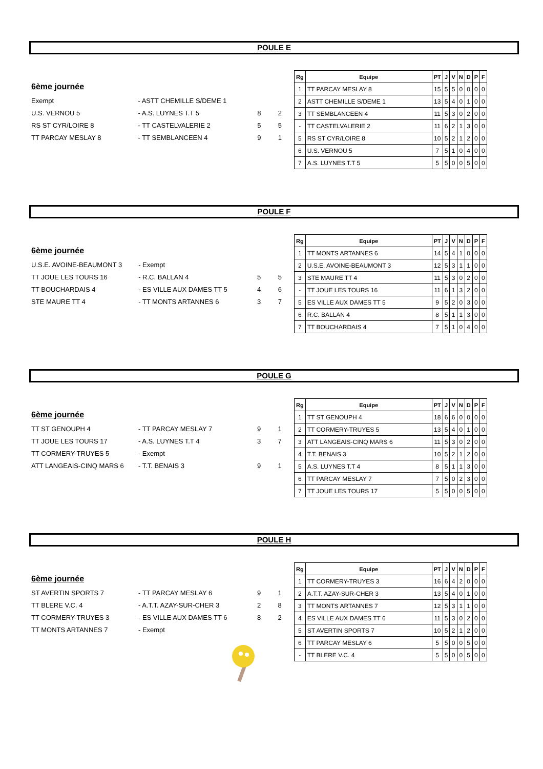POULE E
6ème journée
| Exempt | - ASTT CHEMILLE S/DEME 1 | | |
| U.S. VERNOU 5 | - A.S. LUYNES T.T 5 | 8 | 2 |
| RS ST CYR/LOIRE 8 | - TT CASTELVALERIE 2 | 5 | 5 |
| TT PARCAY MESLAY 8 | - TT SEMBLANCEEN 4 | 9 | 1 |
| Rg | Equipe | PT | J | V | N | D | P | F |
| --- | --- | --- | --- | --- | --- | --- | --- | --- |
| 1 | TT PARCAY MESLAY 8 | 15 | 5 | 5 | 0 | 0 | 0 | 0 |
| 2 | ASTT CHEMILLE S/DEME 1 | 13 | 5 | 4 | 0 | 1 | 0 | 0 |
| 3 | TT SEMBLANCEEN 4 | 11 | 5 | 3 | 0 | 2 | 0 | 0 |
| - | TT CASTELVALERIE 2 | 11 | 6 | 2 | 1 | 3 | 0 | 0 |
| 5 | RS ST CYR/LOIRE 8 | 10 | 5 | 2 | 1 | 2 | 0 | 0 |
| 6 | U.S. VERNOU 5 | 7 | 5 | 1 | 0 | 4 | 0 | 0 |
| 7 | A.S. LUYNES T.T 5 | 5 | 5 | 0 | 0 | 5 | 0 | 0 |
POULE F
6ème journée
| U.S.E. AVOINE-BEAUMONT 3 | - Exempt | | |
| TT JOUE LES TOURS 16 | - R.C. BALLAN 4 | 5 | 5 |
| TT BOUCHARDAIS 4 | - ES VILLE AUX DAMES TT 5 | 4 | 6 |
| STE MAURE TT 4 | - TT MONTS ARTANNES 6 | 3 | 7 |
| Rg | Equipe | PT | J | V | N | D | P | F |
| --- | --- | --- | --- | --- | --- | --- | --- | --- |
| 1 | TT MONTS ARTANNES 6 | 14 | 5 | 4 | 1 | 0 | 0 | 0 |
| 2 | U.S.E. AVOINE-BEAUMONT 3 | 12 | 5 | 3 | 1 | 1 | 0 | 0 |
| 3 | STE MAURE TT 4 | 11 | 5 | 3 | 0 | 2 | 0 | 0 |
| - | TT JOUE LES TOURS 16 | 11 | 6 | 1 | 3 | 2 | 0 | 0 |
| 5 | ES VILLE AUX DAMES TT 5 | 9 | 5 | 2 | 0 | 3 | 0 | 0 |
| 6 | R.C. BALLAN 4 | 8 | 5 | 1 | 1 | 3 | 0 | 0 |
| 7 | TT BOUCHARDAIS 4 | 7 | 5 | 1 | 0 | 4 | 0 | 0 |
POULE G
6ème journée
| TT ST GENOUPH 4 | - TT PARCAY MESLAY 7 | 9 | 1 |
| TT JOUE LES TOURS 17 | - A.S. LUYNES T.T 4 | 3 | 7 |
| TT CORMERY-TRUYES 5 | - Exempt | | |
| ATT LANGEAIS-CINQ MARS 6 | - T.T. BENAIS 3 | 9 | 1 |
| Rg | Equipe | PT | J | V | N | D | P | F |
| --- | --- | --- | --- | --- | --- | --- | --- | --- |
| 1 | TT ST GENOUPH 4 | 18 | 6 | 6 | 0 | 0 | 0 | 0 |
| 2 | TT CORMERY-TRUYES 5 | 13 | 5 | 4 | 0 | 1 | 0 | 0 |
| 3 | ATT LANGEAIS-CINQ MARS 6 | 11 | 5 | 3 | 0 | 2 | 0 | 0 |
| 4 | T.T. BENAIS 3 | 10 | 5 | 2 | 1 | 2 | 0 | 0 |
| 5 | A.S. LUYNES T.T 4 | 8 | 5 | 1 | 1 | 3 | 0 | 0 |
| 6 | TT PARCAY MESLAY 7 | 7 | 5 | 0 | 2 | 3 | 0 | 0 |
| 7 | TT JOUE LES TOURS 17 | 5 | 5 | 0 | 0 | 5 | 0 | 0 |
POULE H
6ème journée
| ST AVERTIN SPORTS 7 | - TT PARCAY MESLAY 6 | 9 | 1 |
| TT BLERE V.C. 4 | - A.T.T. AZAY-SUR-CHER 3 | 2 | 8 |
| TT CORMERY-TRUYES 3 | - ES VILLE AUX DAMES TT 6 | 8 | 2 |
| TT MONTS ARTANNES 7 | - Exempt | | |
| Rg | Equipe | PT | J | V | N | D | P | F |
| --- | --- | --- | --- | --- | --- | --- | --- | --- |
| 1 | TT CORMERY-TRUYES 3 | 16 | 6 | 4 | 2 | 0 | 0 | 0 |
| 2 | A.T.T. AZAY-SUR-CHER 3 | 13 | 5 | 4 | 0 | 1 | 0 | 0 |
| 3 | TT MONTS ARTANNES 7 | 12 | 5 | 3 | 1 | 1 | 0 | 0 |
| 4 | ES VILLE AUX DAMES TT 6 | 11 | 5 | 3 | 0 | 2 | 0 | 0 |
| 5 | ST AVERTIN SPORTS 7 | 10 | 5 | 2 | 1 | 2 | 0 | 0 |
| 6 | TT PARCAY MESLAY 6 | 5 | 5 | 0 | 0 | 5 | 0 | 0 |
| - | TT BLERE V.C. 4 | 5 | 5 | 0 | 0 | 5 | 0 | 0 |